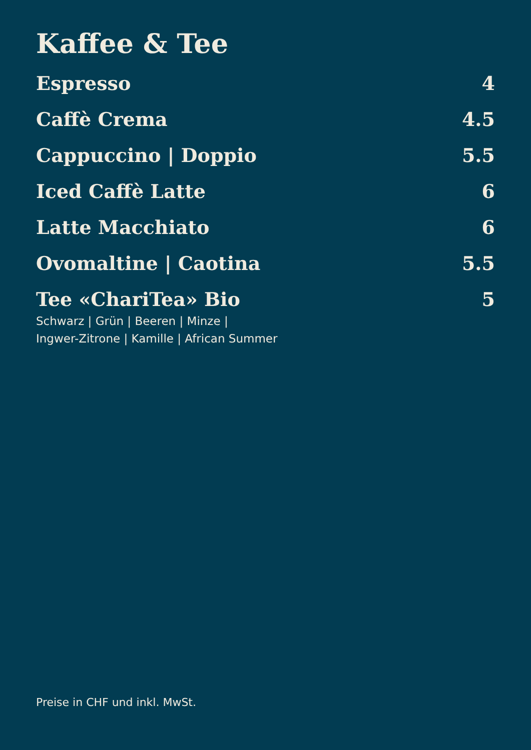Kaffee & Tee
Espresso 4
Caffè Crema 4.5
Cappuccino | Doppio 5.5
Iced Caffè Latte 6
Latte Macchiato 6
Ovomaltine | Caotina 5.5
Tee «ChariTea» Bio 5
Schwarz | Grün | Beeren | Minze |
Ingwer-Zitrone | Kamille | African Summer
Preise in CHF und inkl. MwSt.